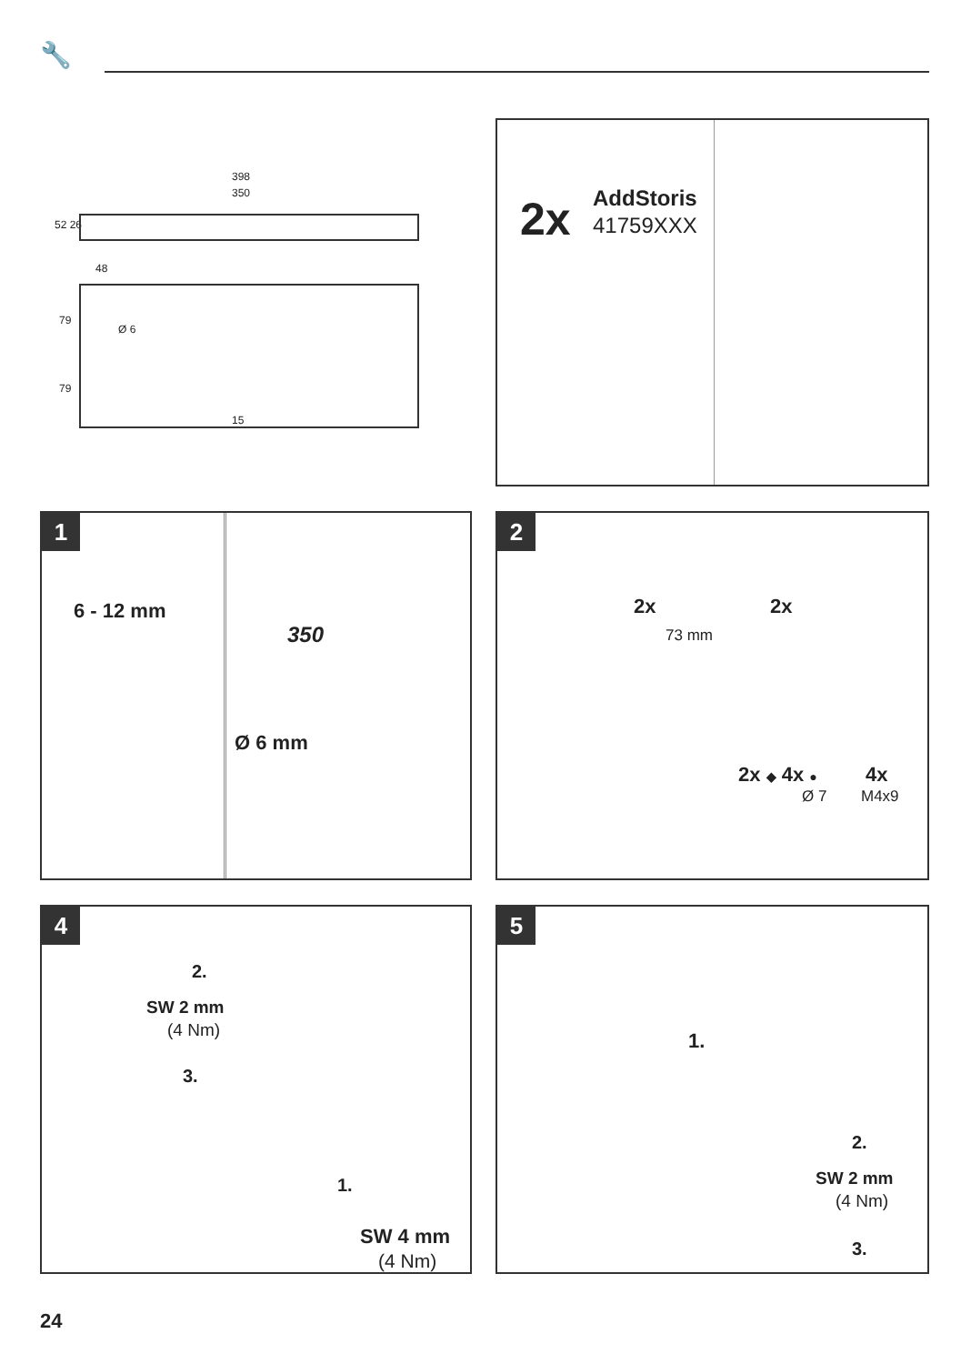🔧
398
350
52 26
48
Ø 6
79
79
15
2x AddStoris
41759XXX
1
6 - 12 mm
350
Ø 6 mm
2
2x
73 mm
2x
2x ◆ 4x ●
Ø 7
4x
M4x9
4
2.
SW 2 mm
(4 Nm)
3.
1.
SW 4 mm
(4 Nm)
5
1.
2.
SW 2 mm
(4 Nm)
3.
24